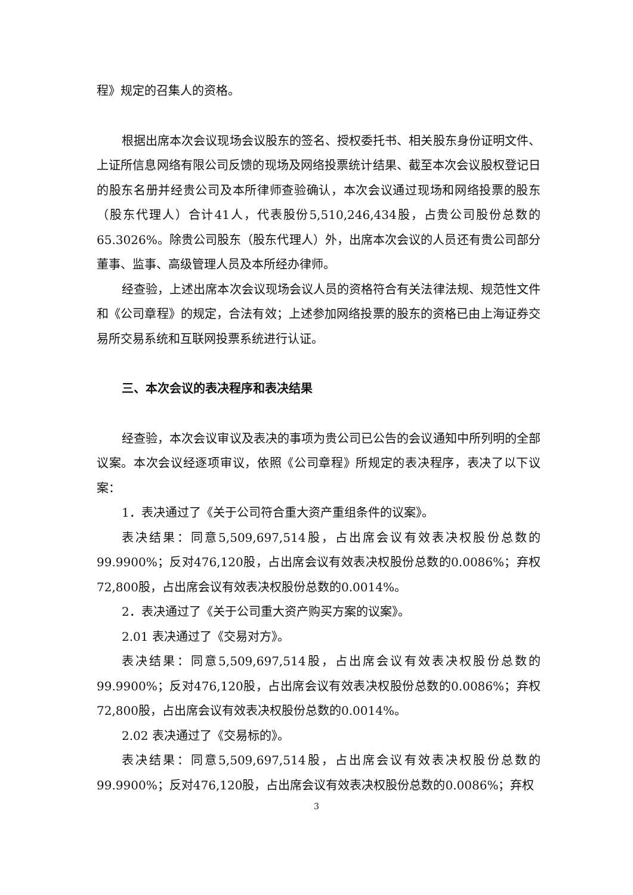程》规定的召集人的资格。
根据出席本次会议现场会议股东的签名、授权委托书、相关股东身份证明文件、上证所信息网络有限公司反馈的现场及网络投票统计结果、截至本次会议股权登记日的股东名册并经贵公司及本所律师查验确认，本次会议通过现场和网络投票的股东（股东代理人）合计41人，代表股份5,510,246,434股，占贵公司股份总数的65.3026%。除贵公司股东（股东代理人）外，出席本次会议的人员还有贵公司部分董事、监事、高级管理人员及本所经办律师。
经查验，上述出席本次会议现场会议人员的资格符合有关法律法规、规范性文件和《公司章程》的规定，合法有效；上述参加网络投票的股东的资格已由上海证券交易所交易系统和互联网投票系统进行认证。
三、本次会议的表决程序和表决结果
经查验，本次会议审议及表决的事项为贵公司已公告的会议通知中所列明的全部议案。本次会议经逐项审议，依照《公司章程》所规定的表决程序，表决了以下议案：
1．表决通过了《关于公司符合重大资产重组条件的议案》。
表决结果：同意5,509,697,514股，占出席会议有效表决权股份总数的99.9900%；反对476,120股，占出席会议有效表决权股份总数的0.0086%；弃权72,800股，占出席会议有效表决权股份总数的0.0014%。
2．表决通过了《关于公司重大资产购买方案的议案》。
2.01 表决通过了《交易对方》。
表决结果：同意5,509,697,514股，占出席会议有效表决权股份总数的99.9900%；反对476,120股，占出席会议有效表决权股份总数的0.0086%；弃权72,800股，占出席会议有效表决权股份总数的0.0014%。
2.02 表决通过了《交易标的》。
表决结果：同意5,509,697,514股，占出席会议有效表决权股份总数的99.9900%；反对476,120股，占出席会议有效表决权股份总数的0.0086%；弃权
3